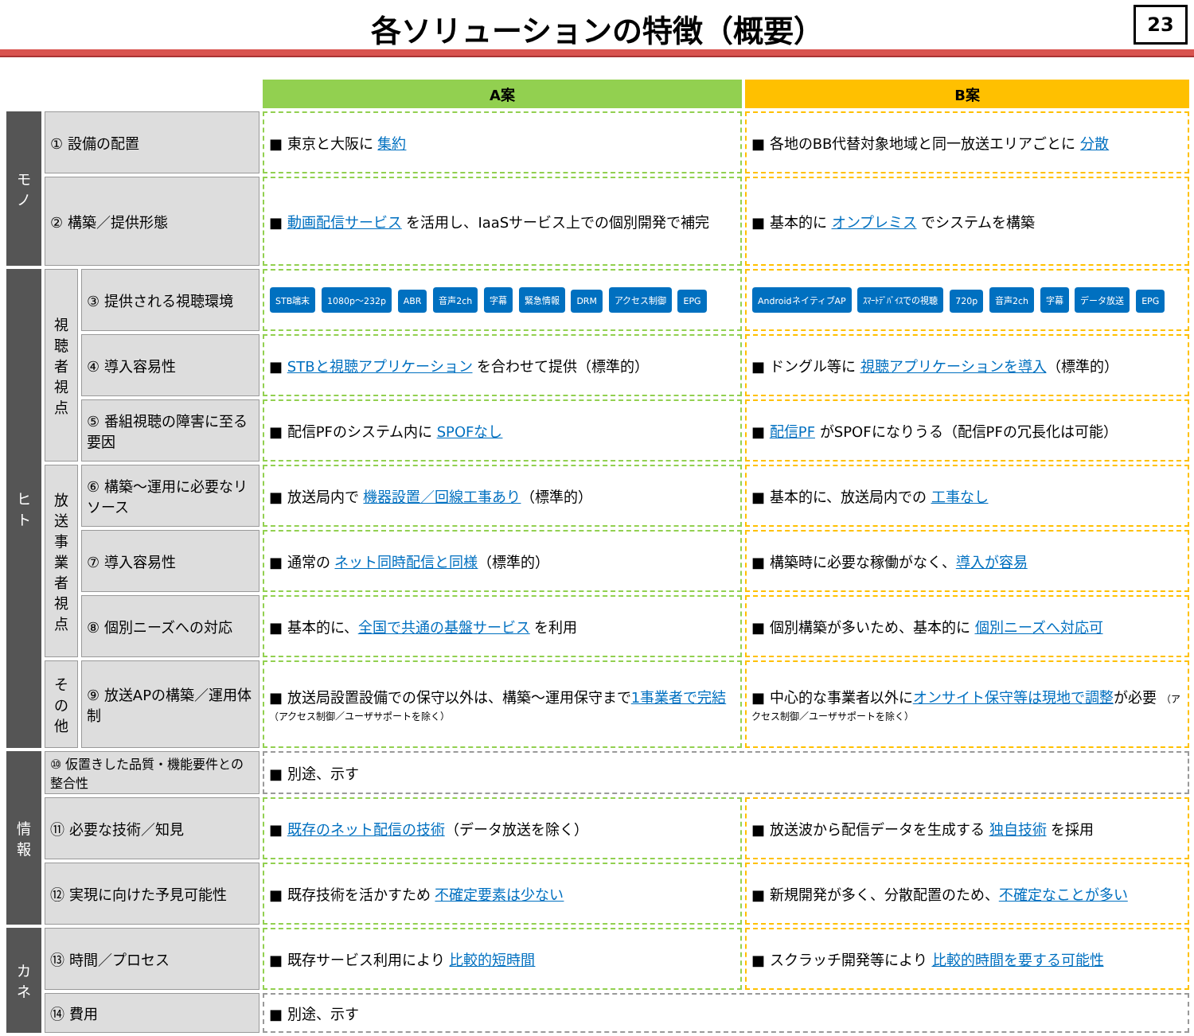各ソリューションの特徴（概要）
23
| | | | A案 | B案 |
| モノ | ① 設備の配置 | | ■ 東京と大阪に 集約 | ■ 各地のBB代替対象地域と同一放送エリアごとに 分散 |
| | ② 構築／提供形態 | | ■ 動画配信サービス を活用し、IaaSサービス上での個別開発で補完 | ■ 基本的に オンプレミス でシステムを構築 |
| ヒト | 視聴者視点 | ③ 提供される視聴環境 | STB端末 1080p～232p ABR 音声2ch 字幕 緊急情報 DRM アクセス制御 EPG | AndroidネイティブAP ｽﾏｰﾄﾃﾞﾊﾞｲｽでの視聴 720p 音声2ch 字幕 データ放送 EPG |
| | | ④ 導入容易性 | ■ STBと視聴アプリケーション を合わせて提供（標準的） | ■ ドングル等に 視聴アプリケーションを導入 （標準的） |
| | | ⑤ 番組視聴の障害に至る要因 | ■ 配信PFのシステム内に SPOFなし | ■ 配信PF がSPOFになりうる（配信PFの冗長化は可能） |
| | 放送事業者視点 | ⑥ 構築～運用に必要なリソース | ■ 放送局内で 機器設置／回線工事あり （標準的） | ■ 基本的に、放送局内での 工事なし |
| | | ⑦ 導入容易性 | ■ 通常の ネット同時配信と同様 （標準的） | ■ 構築時に必要な稼働がなく、 導入が容易 |
| | | ⑧ 個別ニーズへの対応 | ■ 基本的に、 全国で共通の基盤サービス を利用 | ■ 個別構築が多いため、基本的に 個別ニーズへ対応可 |
| | その他 | ⑨ 放送APの構築／運用体制 | ■ 放送局設置設備での保守以外は、構築～運用保守まで 1事業者で完結 （アクセス制御／ユーザサポートを除く） | ■ 中心的な事業者以外に オンサイト保守等は現地で調整 が必要 （アクセス制御／ユーザサポートを除く） |
| 情報 | ⑩ 仮置きした品質・機能要件との整合性 | | ■ 別途、示す | |
| | ⑪ 必要な技術／知見 | | ■ 既存のネット配信の技術 （データ放送を除く） | ■ 放送波から配信データを生成する 独自技術 を採用 |
| | ⑫ 実現に向けた予見可能性 | | ■ 既存技術を活かすため 不確定要素は少ない | ■ 新規開発が多く、分散配置のため、 不確定なことが多い |
| カネ | ⑬ 時間／プロセス | | ■ 既存サービス利用により 比較的短時間 | ■ スクラッチ開発等により 比較的時間を要する可能性 |
| | ⑭ 費用 | | ■ 別途、示す | |